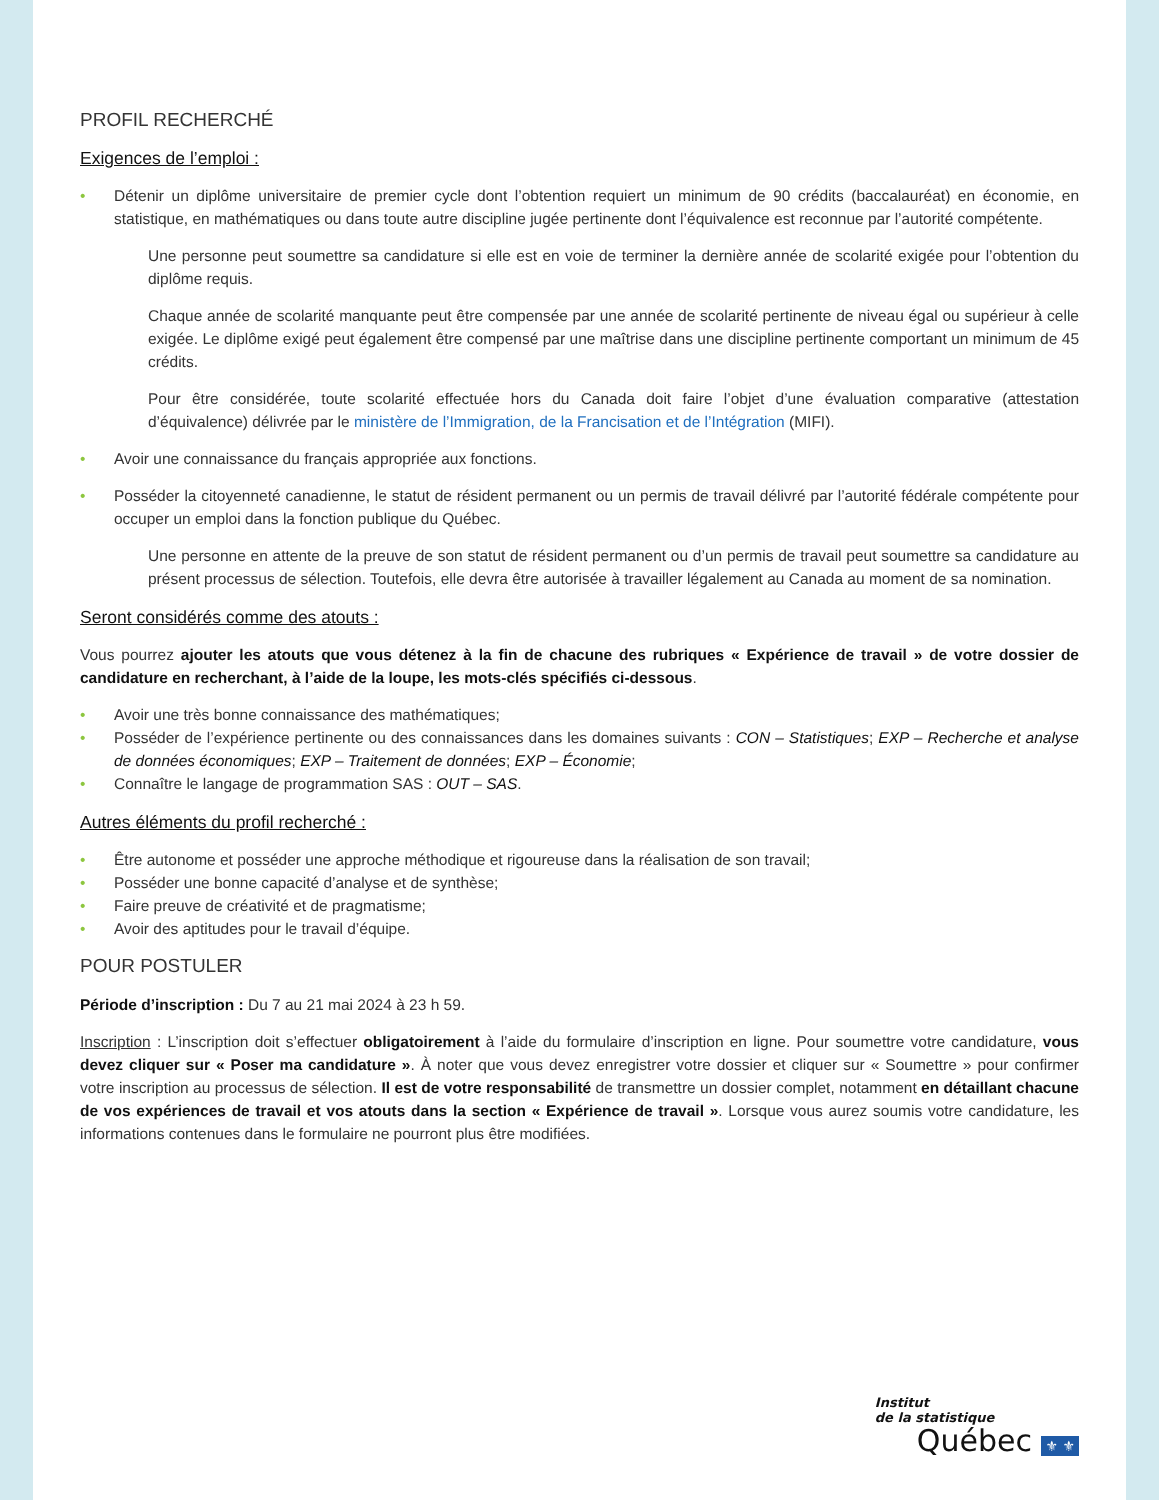PROFIL RECHERCHÉ
Exigences de l’emploi :
• Détenir un diplôme universitaire de premier cycle dont l’obtention requiert un minimum de 90 crédits (baccalauréat) en économie, en statistique, en mathématiques ou dans toute autre discipline jugée pertinente dont l’équivalence est reconnue par l’autorité compétente.
Une personne peut soumettre sa candidature si elle est en voie de terminer la dernière année de scolarité exigée pour l’obtention du diplôme requis.
Chaque année de scolarité manquante peut être compensée par une année de scolarité pertinente de niveau égal ou supérieur à celle exigée. Le diplôme exigé peut également être compensé par une maîtrise dans une discipline pertinente comportant un minimum de 45 crédits.
Pour être considérée, toute scolarité effectuée hors du Canada doit faire l’objet d’une évaluation comparative (attestation d’équivalence) délivrée par le ministère de l’Immigration, de la Francisation et de l’Intégration (MIFI).
• Avoir une connaissance du français appropriée aux fonctions.
• Posséder la citoyenneté canadienne, le statut de résident permanent ou un permis de travail délivré par l’autorité fédérale compétente pour occuper un emploi dans la fonction publique du Québec.
Une personne en attente de la preuve de son statut de résident permanent ou d’un permis de travail peut soumettre sa candidature au présent processus de sélection. Toutefois, elle devra être autorisée à travailler légalement au Canada au moment de sa nomination.
Seront considérés comme des atouts :
Vous pourrez ajouter les atouts que vous détenez à la fin de chacune des rubriques « Expérience de travail » de votre dossier de candidature en recherchant, à l’aide de la loupe, les mots-clés spécifiés ci-dessous.
• Avoir une très bonne connaissance des mathématiques;
• Posséder de l’expérience pertinente ou des connaissances dans les domaines suivants : CON – Statistiques; EXP – Recherche et analyse de données économiques; EXP – Traitement de données; EXP – Économie;
• Connaître le langage de programmation SAS : OUT – SAS.
Autres éléments du profil recherché :
• Être autonome et posséder une approche méthodique et rigoureuse dans la réalisation de son travail;
• Posséder une bonne capacité d’analyse et de synthèse;
• Faire preuve de créativité et de pragmatisme;
• Avoir des aptitudes pour le travail d’équipe.
POUR POSTULER
Période d’inscription : Du 7 au 21 mai 2024 à 23 h 59.
Inscription : L’inscription doit s’effectuer obligatoirement à l’aide du formulaire d’inscription en ligne. Pour soumettre votre candidature, vous devez cliquer sur « Poser ma candidature ». À noter que vous devez enregistrer votre dossier et cliquer sur « Soumettre » pour confirmer votre inscription au processus de sélection. Il est de votre responsabilité de transmettre un dossier complet, notamment en détaillant chacune de vos expériences de travail et vos atouts dans la section « Expérience de travail ». Lorsque vous aurez soumis votre candidature, les informations contenues dans le formulaire ne pourront plus être modifiées.
Institut
de la statistique
Québec ⚜ ⚜